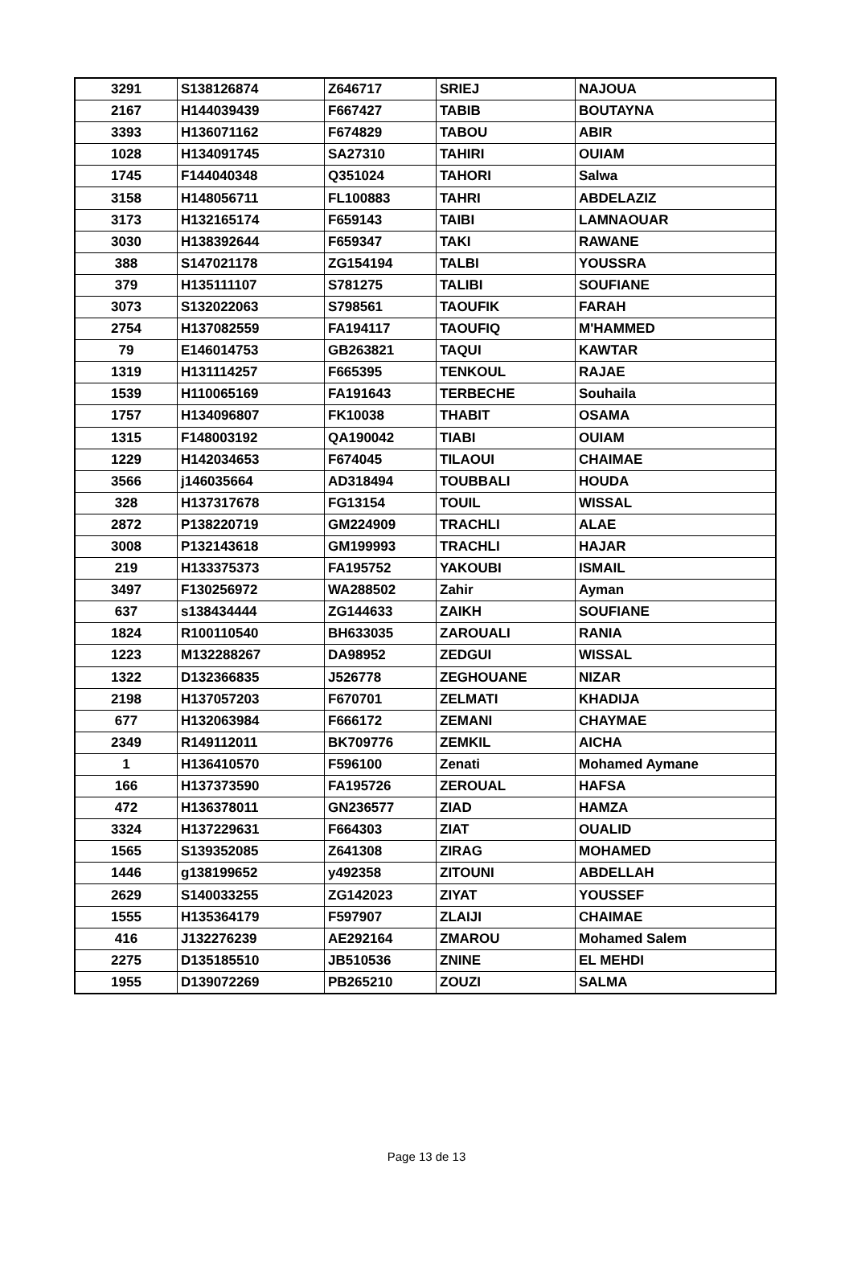| 3291 | S138126874 | Z646717 | SRIEJ | NAJOUA |
| 2167 | H144039439 | F667427 | TABIB | BOUTAYNA |
| 3393 | H136071162 | F674829 | TABOU | ABIR |
| 1028 | H134091745 | SA27310 | TAHIRI | OUIAM |
| 1745 | F144040348 | Q351024 | TAHORI | Salwa |
| 3158 | H148056711 | FL100883 | TAHRI | ABDELAZIZ |
| 3173 | H132165174 | F659143 | TAIBI | LAMNAOUAR |
| 3030 | H138392644 | F659347 | TAKI | RAWANE |
| 388 | S147021178 | ZG154194 | TALBI | YOUSSRA |
| 379 | H135111107 | S781275 | TALIBI | SOUFIANE |
| 3073 | S132022063 | S798561 | TAOUFIK | FARAH |
| 2754 | H137082559 | FA194117 | TAOUFIQ | M'HAMMED |
| 79 | E146014753 | GB263821 | TAQUI | KAWTAR |
| 1319 | H131114257 | F665395 | TENKOUL | RAJAE |
| 1539 | H110065169 | FA191643 | TERBECHE | Souhaila |
| 1757 | H134096807 | FK10038 | THABIT | OSAMA |
| 1315 | F148003192 | QA190042 | TIABI | OUIAM |
| 1229 | H142034653 | F674045 | TILAOUI | CHAIMAE |
| 3566 | j146035664 | AD318494 | TOUBBALI | HOUDA |
| 328 | H137317678 | FG13154 | TOUIL | WISSAL |
| 2872 | P138220719 | GM224909 | TRACHLI | ALAE |
| 3008 | P132143618 | GM199993 | TRACHLI | HAJAR |
| 219 | H133375373 | FA195752 | YAKOUBI | ISMAIL |
| 3497 | F130256972 | WA288502 | Zahir | Ayman |
| 637 | s138434444 | ZG144633 | ZAIKH | SOUFIANE |
| 1824 | R100110540 | BH633035 | ZAROUALI | RANIA |
| 1223 | M132288267 | DA98952 | ZEDGUI | WISSAL |
| 1322 | D132366835 | J526778 | ZEGHOUANE | NIZAR |
| 2198 | H137057203 | F670701 | ZELMATI | KHADIJA |
| 677 | H132063984 | F666172 | ZEMANI | CHAYMAE |
| 2349 | R149112011 | BK709776 | ZEMKIL | AICHA |
| 1 | H136410570 | F596100 | Zenati | Mohamed Aymane |
| 166 | H137373590 | FA195726 | ZEROUAL | HAFSA |
| 472 | H136378011 | GN236577 | ZIAD | HAMZA |
| 3324 | H137229631 | F664303 | ZIAT | OUALID |
| 1565 | S139352085 | Z641308 | ZIRAG | MOHAMED |
| 1446 | g138199652 | y492358 | ZITOUNI | ABDELLAH |
| 2629 | S140033255 | ZG142023 | ZIYAT | YOUSSEF |
| 1555 | H135364179 | F597907 | ZLAIJI | CHAIMAE |
| 416 | J132276239 | AE292164 | ZMAROU | Mohamed Salem |
| 2275 | D135185510 | JB510536 | ZNINE | EL MEHDI |
| 1955 | D139072269 | PB265210 | ZOUZI | SALMA |
Page 13 de 13